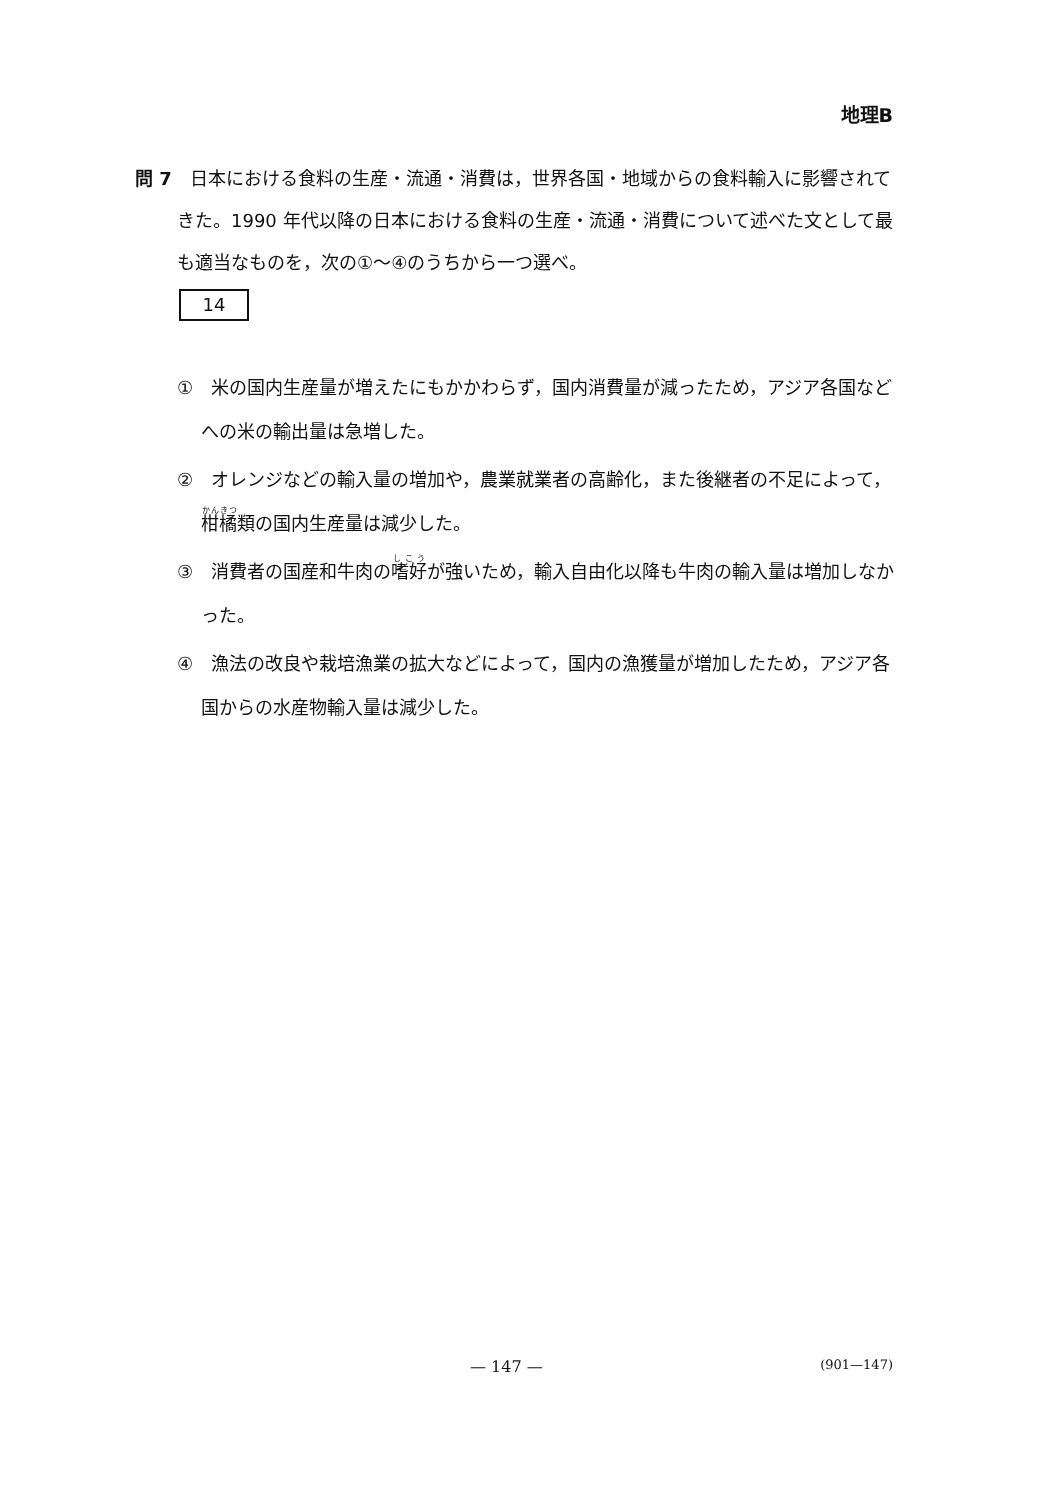地理B
問 7　日本における食料の生産・流通・消費は，世界各国・地域からの食料輸入に影響されてきた。1990 年代以降の日本における食料の生産・流通・消費について述べた文として最も適当なものを，次の①～④のうちから一つ選べ。
14
①　米の国内生産量が増えたにもかかわらず，国内消費量が減ったため，アジア各国などへの米の輸出量は急増した。
②　オレンジなどの輸入量の増加や，農業就業者の高齢化，また後継者の不足によって，柑橘類の国内生産量は減少した。
③　消費者の国産和牛肉の嗜好が強いため，輸入自由化以降も牛肉の輸入量は増加しなかった。
④　漁法の改良や栽培漁業の拡大などによって，国内の漁獲量が増加したため，アジア各国からの水産物輸入量は減少した。
— 147 — (901—147)